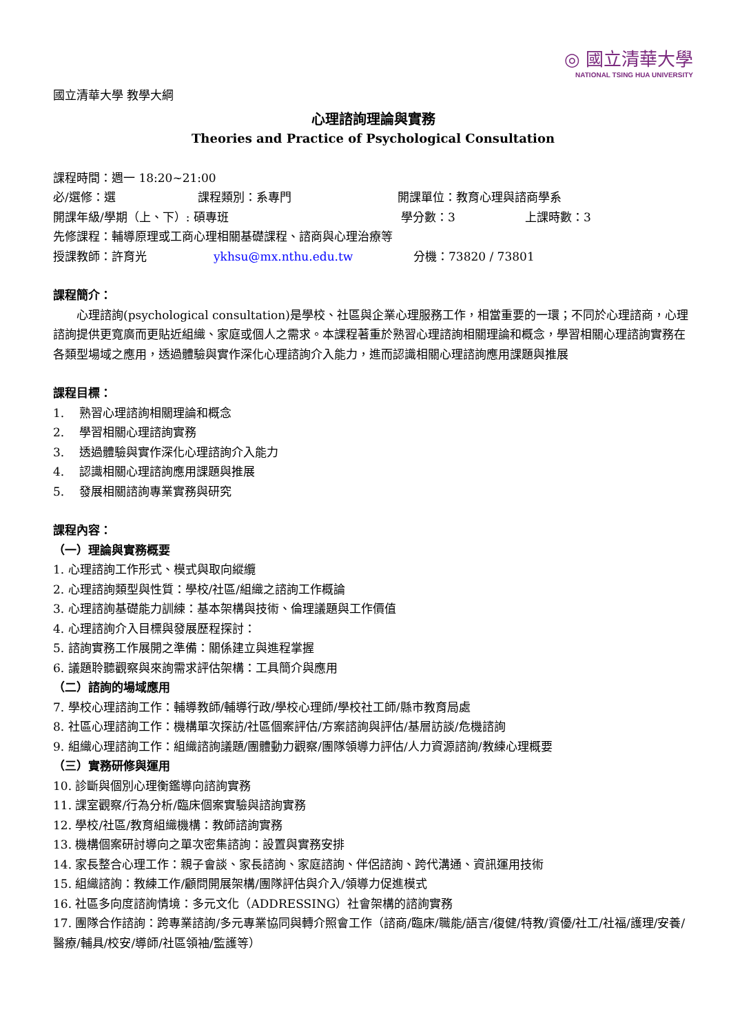◎ 國立清華大學
NATIONAL TSING HUA UNIVERSITY
國立清華大學 教學大綱
心理諮詢理論與實務
Theories and Practice of Psychological Consultation
課程時間：週一 18:20~21:00
必/選修：選 課程類別：系專門 開課單位：教育心理與諮商學系
開課年級/學期（上、下）: 碩專班 學分數：3 上課時數：3
先修課程：輔導原理或工商心理相關基礎課程、諮商與心理治療等
授課教師：許育光 ykhsu@mx.nthu.edu.tw 分機：73820 / 73801
課程簡介：
心理諮詢(psychological consultation)是學校、社區與企業心理服務工作，相當重要的一環；不同於心理諮商，心理諮詢提供更寬廣而更貼近組織、家庭或個人之需求。本課程著重於熟習心理諮詢相關理論和概念，學習相關心理諮詢實務在各類型場域之應用，透過體驗與實作深化心理諮詢介入能力，進而認識相關心理諮詢應用課題與推展
課程目標：
1. 熟習心理諮詢相關理論和概念
2. 學習相關心理諮詢實務
3. 透過體驗與實作深化心理諮詢介入能力
4. 認識相關心理諮詢應用課題與推展
5. 發展相關諮詢專業實務與研究
課程內容：
（一）理論與實務概要
1. 心理諮詢工作形式、模式與取向縱纜
2. 心理諮詢類型與性質：學校/社區/組織之諮詢工作概論
3. 心理諮詢基礎能力訓練：基本架構與技術、倫理議題與工作價值
4. 心理諮詢介入目標與發展歷程探討：
5. 諮詢實務工作展開之準備：關係建立與進程掌握
6. 議題聆聽觀察與來詢需求評估架構：工具簡介與應用
（二）諮詢的場域應用
7. 學校心理諮詢工作：輔導教師/輔導行政/學校心理師/學校社工師/縣市教育局處
8. 社區心理諮詢工作：機構單次探訪/社區個案評估/方案諮詢與評估/基層訪談/危機諮詢
9. 組織心理諮詢工作：組織諮詢議題/團體動力觀察/團隊領導力評估/人力資源諮詢/教練心理概要
（三）實務研修與運用
10. 診斷與個別心理衡鑑導向諮詢實務
11. 課室觀察/行為分析/臨床個案實驗與諮詢實務
12. 學校/社區/教育組織機構：教師諮詢實務
13. 機構個案研討導向之單次密集諮詢：設置與實務安排
14. 家長整合心理工作：親子會談、家長諮詢、家庭諮詢、伴侶諮詢、跨代溝通、資訊運用技術
15. 組織諮詢：教練工作/顧問開展架構/團隊評估與介入/領導力促進模式
16. 社區多向度諮詢情境：多元文化（ADDRESSING）社會架構的諮詢實務
17. 團隊合作諮詢：跨專業諮詢/多元專業協同與轉介照會工作（諮商/臨床/職能/語言/復健/特教/資優/社工/社福/護理/安養/醫療/輔具/校安/導師/社區領袖/監護等）